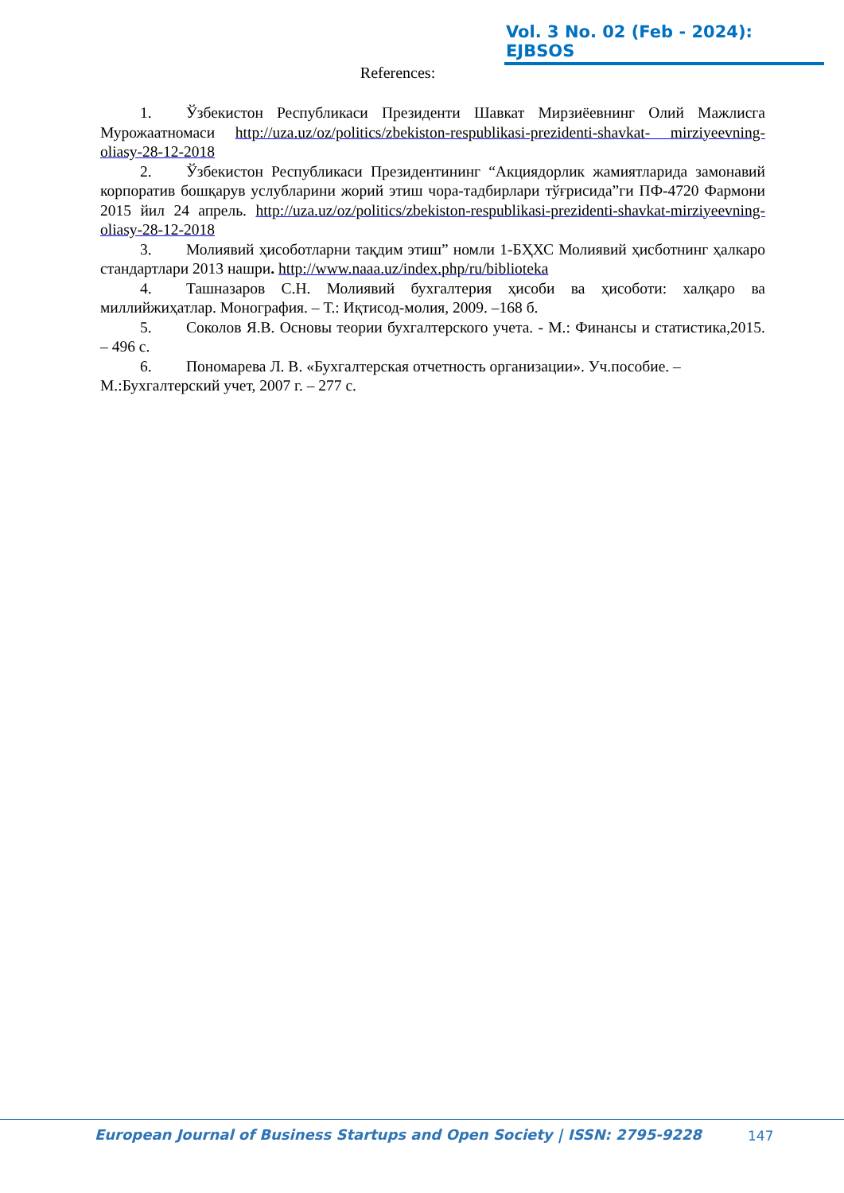Vol. 3 No. 02 (Feb - 2024): EJBSOS
References:
1. Ўзбекистон Республикаси Президенти Шавкат Мирзиёевнинг Олий Мажлисга Мурожаатномаси http://uza.uz/oz/politics/zbekiston-respublikasi-prezidenti-shavkat- mirziyeevning-oliasy-28-12-2018
2. Ўзбекистон Республикаси Президентининг “Акциядорлик жамиятларида замонавий корпоратив бошқарув услубларини жорий этиш чора-тадбирлари тўғрисида”ги ПФ-4720 Фармони 2015 йил 24 апрель. http://uza.uz/oz/politics/zbekiston-respublikasi-prezidenti-shavkat-mirziyeevning-oliasy-28-12-2018
3. Молиявий ҳисоботларни тақдим этиш” номли 1-БҲХС Молиявий ҳисботнинг ҳалкаро стандартлари 2013 нашри. http://www.naaa.uz/index.php/ru/biblioteka
4. Ташназаров С.Н. Молиявий бухгалтерия ҳисоби ва ҳисоботи: халқаро ва миллийжиҳатлар. Монография. – Т.: Иқтисод-молия, 2009. –168 б.
5. Соколов Я.В. Основы теории бухгалтерского учета. - М.: Финансы и статистика,2015. – 496 с.
6. Пономарева Л. В. «Бухгалтерская отчетность организации». Уч.пособие. – М.:Бухгалтерский учет, 2007 г. – 277 с.
European Journal of Business Startups and Open Society | ISSN: 2795-9228 147